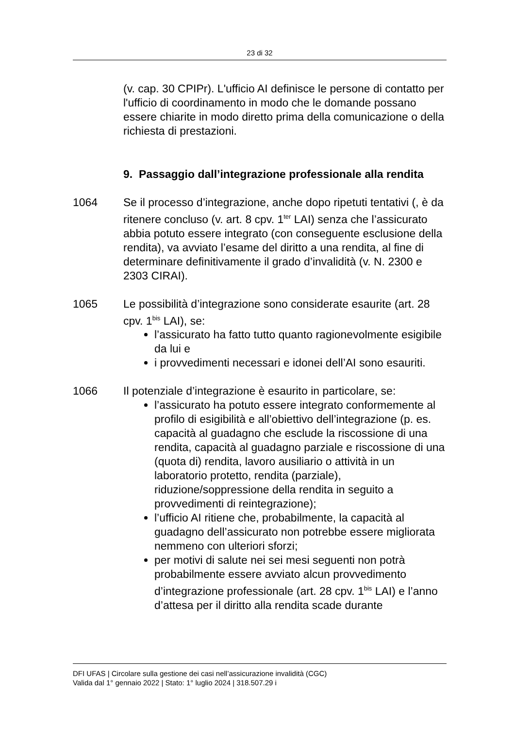23 di 32
(v. cap. 30 CPIPr). L'ufficio AI definisce le persone di contatto per l'ufficio di coordinamento in modo che le domande possano essere chiarite in modo diretto prima della comunicazione o della richiesta di prestazioni.
9. Passaggio dall’integrazione professionale alla rendita
1064 Se il processo d’integrazione, anche dopo ripetuti tentativi (, è da ritenere concluso (v. art. 8 cpv. 1<sup>ter</sup> LAI) senza che l’assicurato abbia potuto essere integrato (con conseguente esclusione della rendita), va avviato l’esame del diritto a una rendita, al fine di determinare definitivamente il grado d’invalidità (v. N. 2300 e 2303 CIRAI).
1065 Le possibilità d’integrazione sono considerate esaurite (art. 28 cpv. 1<sup>bis</sup> LAI), se:
l’assicurato ha fatto tutto quanto ragionevolmente esigibile da lui e
i provvedimenti necessari e idonei dell’AI sono esauriti.
1066 Il potenziale d’integrazione è esaurito in particolare, se:
l’assicurato ha potuto essere integrato conformemente al profilo di esigibilità e all’obiettivo dell’integrazione (p. es. capacità al guadagno che esclude la riscossione di una rendita, capacità al guadagno parziale e riscossione di una (quota di) rendita, lavoro ausiliario o attività in un laboratorio protetto, rendita (parziale), riduzione/soppressione della rendita in seguito a provvedimenti di reintegrazione);
l’ufficio AI ritiene che, probabilmente, la capacità al guadagno dell’assicurato non potrebbe essere migliorata nemmeno con ulteriori sforzi;
per motivi di salute nei sei mesi seguenti non potrà probabilmente essere avviato alcun provvedimento d’integrazione professionale (art. 28 cpv. 1<sup>bis</sup> LAI) e l’anno d’attesa per il diritto alla rendita scade durante
DFI UFAS | Circolare sulla gestione dei casi nell’assicurazione invalidità (CGC)
Valida dal 1° gennaio 2022 | Stato: 1° luglio 2024 | 318.507.29 i